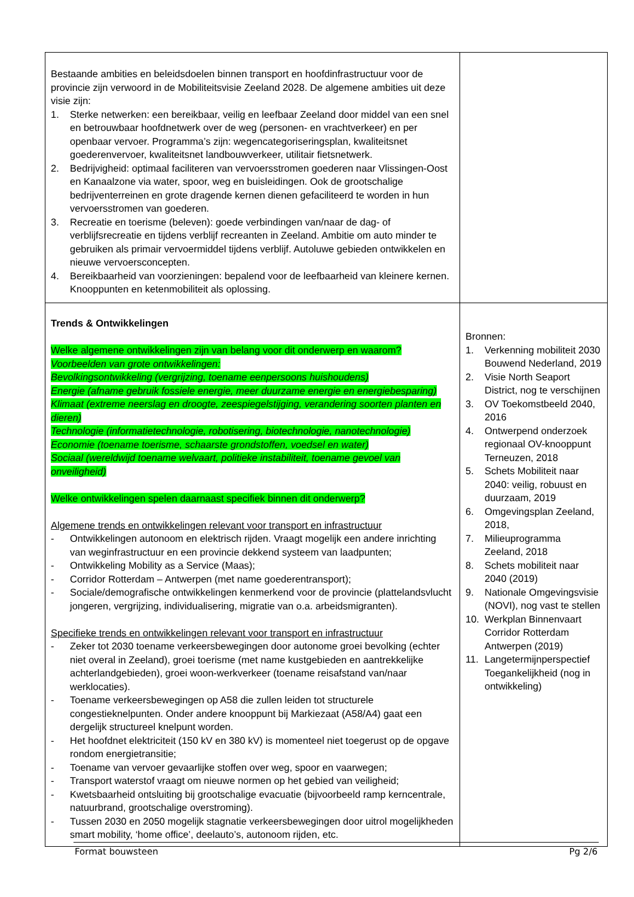| Bestaande ambities en beleidsdoelen binnen transport en hoofdinfrastructuur voor de provincie zijn verwoord in de Mobiliteitsvisie Zeeland 2028. De algemene ambities uit deze visie zijn: 1. Sterke netwerken: een bereikbaar, veilig en leefbaar Zeeland door middel van een snel en betrouwbaar hoofdnetwerk over de weg (personen- en vrachtverkeer) en per openbaar vervoer. Programma’s zijn: wegencategoriseringsplan, kwaliteitsnet goederenvervoer, kwaliteitsnet landbouwverkeer, utilitair fietsnetwerk. 2. Bedrijvigheid: optimaal faciliteren van vervoersstromen goederen naar Vlissingen-Oost en Kanaalzone via water, spoor, weg en buisleidingen. Ook de grootschalige bedrijventerreinen en grote dragende kernen dienen gefaciliteerd te worden in hun vervoersstromen van goederen. 3. Recreatie en toerisme (beleven): goede verbindingen van/naar de dag- of verblijfsrecreatie en tijdens verblijf recreanten in Zeeland. Ambitie om auto minder te gebruiken als primair vervoermiddel tijdens verblijf. Autoluwe gebieden ontwikkelen en nieuwe vervoersconcepten. 4. Bereikbaarheid van voorzieningen: bepalend voor de leefbaarheid van kleinere kernen. Knooppunten en ketenmobiliteit als oplossing. | |
| Trends & Ontwikkelingen Welke algemene ontwikkelingen zijn van belang voor dit onderwerp en waarom? Voorbeelden van grote ontwikkelingen: Bevolkingsontwikkeling (vergrijzing, toename eenpersoons huishoudens) Energie (afname gebruik fossiele energie, meer duurzame energie en energiebesparing) Klimaat (extreme neerslag en droogte, zeespiegelstijging, verandering soorten planten en dieren) Technologie (informatietechnologie, robotisering, biotechnologie, nanotechnologie) Economie (toename toerisme, schaarste grondstoffen, voedsel en water) Sociaal (wereldwijd toename welvaart, politieke instabiliteit, toename gevoel van onveiligheid) Welke ontwikkelingen spelen daarnaast specifiek binnen dit onderwerp? Algemene trends en ontwikkelingen relevant voor transport en infrastructuur - Ontwikkelingen autonoom en elektrisch rijden. Vraagt mogelijk een andere inrichting van weginfrastructuur en een provincie dekkend systeem van laadpunten; - Ontwikkeling Mobility as a Service (Maas); - Corridor Rotterdam – Antwerpen (met name goederentransport); - Sociale/demografische ontwikkelingen kenmerkend voor de provincie (plattelandsvlucht jongeren, vergrijzing, individualisering, migratie van o.a. arbeidsmigranten). Specifieke trends en ontwikkelingen relevant voor transport en infrastructuur - Zeker tot 2030 toename verkeersbewegingen door autonome groei bevolking (echter niet overal in Zeeland), groei toerisme (met name kustgebieden en aantrekkelijke achterlandgebieden), groei woon-werkverkeer (toename reisafstand van/naar werklocaties). - Toename verkeersbewegingen op A58 die zullen leiden tot structurele congestieknelpunten. Onder andere knooppunt bij Markiezaat (A58/A4) gaat een dergelijk structureel knelpunt worden. - Het hoofdnet elektriciteit (150 kV en 380 kV) is momenteel niet toegerust op de opgave rondom energietransitie; - Toename van vervoer gevaarlijke stoffen over weg, spoor en vaarwegen; - Transport waterstof vraagt om nieuwe normen op het gebied van veiligheid; - Kwetsbaarheid ontsluiting bij grootschalige evacuatie (bijvoorbeeld ramp kerncentrale, natuurbrand, grootschalige overstroming). - Tussen 2030 en 2050 mogelijk stagnatie verkeersbewegingen door uitrol mogelijkheden smart mobility, ‘home office’, deelauto’s, autonoom rijden, etc. | Bronnen: 1. Verkenning mobiliteit 2030 Bouwend Nederland, 2019 2. Visie North Seaport District, nog te verschijnen 3. OV Toekomstbeeld 2040, 2016 4. Ontwerpend onderzoek regionaal OV-knooppunt Terneuzen, 2018 5. Schets Mobiliteit naar 2040: veilig, robuust en duurzaam, 2019 6. Omgevingsplan Zeeland, 2018, 7. Milieuprogramma Zeeland, 2018 8. Schets mobiliteit naar 2040 (2019) 9. Nationale Omgevingsvisie (NOVI), nog vast te stellen 10. Werkplan Binnenvaart Corridor Rotterdam Antwerpen (2019) 11. Langetermijnperspectief Toegankelijkheid (nog in ontwikkeling) |
Format bouwsteen Pg 2/6